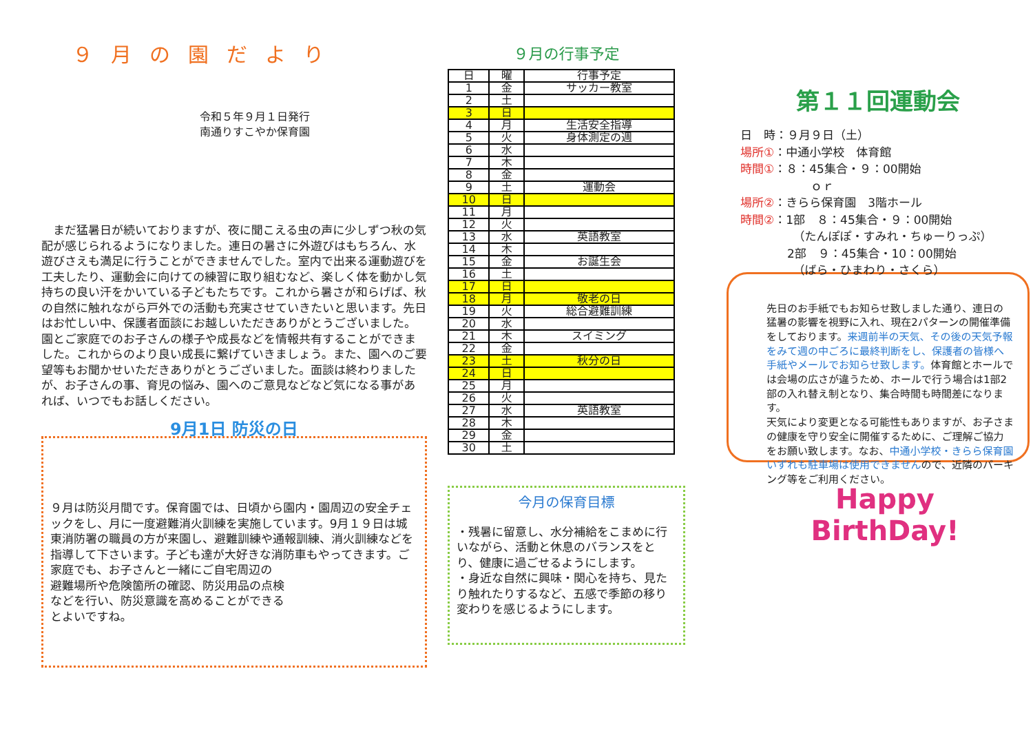９月の園だより
令和５年９月１日発行
南通りすこやか保育園
　まだ猛暑日が続いておりますが、夜に聞こえる虫の声に少しずつ秋の気配が感じられるようになりました。連日の暑さに外遊びはもちろん、水遊びさえも満足に行うことができませんでした。室内で出来る運動遊びを工夫したり、運動会に向けての練習に取り組むなど、楽しく体を動かし気持ちの良い汗をかいている子どもたちです。これから暑さが和らげば、秋の自然に触れながら戸外での活動も充実させていきたいと思います。先日はお忙しい中、保護者面談にお越しいただきありがとうございました。園とご家庭でのお子さんの様子や成長などを情報共有することができました。これからのより良い成長に繋げていきましょう。また、園へのご要望等もお聞かせいただきありがとうございました。面談は終わりましたが、お子さんの事、育児の悩み、園へのご意見などなど気になる事があれば、いつでもお話しください。
9月1日 防災の日
９月は防災月間です。保育園では、日頃から園内・園周辺の安全チェックをし、月に一度避難消火訓練を実施しています。9月１９日は城東消防署の職員の方が来園し、避難訓練や通報訓練、消火訓練などを指導して下さいます。子ども達が大好きな消防車もやってきます。ご家庭でも、お子さんと一緒にご自宅周辺の
避難場所や危険箇所の確認、防災用品の点検
などを行い、防災意識を高めることができる
とよいですね。
９月の行事予定
| 日 | 曜 | 行事予定 |
| --- | --- | --- |
| 1 | 金 | サッカー教室 |
| 2 | 土 | |
| 3 | 日 | |
| 4 | 月 | 生活安全指導 |
| 5 | 火 | 身体測定の週 |
| 6 | 水 | |
| 7 | 木 | |
| 8 | 金 | |
| 9 | 土 | 運動会 |
| 10 | 日 | |
| 11 | 月 | |
| 12 | 火 | |
| 13 | 水 | 英語教室 |
| 14 | 木 | |
| 15 | 金 | お誕生会 |
| 16 | 土 | |
| 17 | 日 | |
| 18 | 月 | 敬老の日 |
| 19 | 火 | 総合避難訓練 |
| 20 | 水 | |
| 21 | 木 | スイミング |
| 22 | 金 | |
| 23 | 土 | 秋分の日 |
| 24 | 日 | |
| 25 | 月 | |
| 26 | 火 | |
| 27 | 水 | 英語教室 |
| 28 | 木 | |
| 29 | 金 | |
| 30 | 土 | |
今月の保育目標
・残暑に留意し、水分補給をこまめに行いながら、活動と休息のバランスをとり、健康に過ごせるようにします。
・身近な自然に興味・関心を持ち、見たり触れたりするなど、五感で季節の移り変わりを感じるようにします。
第１１回運動会
日　時：９月９日（土）
場所①：中通小学校　体育館
時間①：８：45集合・９：00開始
　　　　　　ｏｒ
場所②：きらら保育園　3階ホール
時間②：1部　８：45集合・９：00開始
　　　　　（たんぽぽ・すみれ・ちゅーりっぷ）
　　　　2部　９：45集合・10：00開始
　　　　　（ばら・ひまわり・さくら）
先日のお手紙でもお知らせ致しました通り、連日の猛暑の影響を視野に入れ、現在2パターンの開催準備をしております。来週前半の天気、その後の天気予報をみて週の中ごろに最終判断をし、保護者の皆様へ手紙やメールでお知らせ致します。体育館とホールでは会場の広さが違うため、ホールで行う場合は1部2部の入れ替え制となり、集合時間も時間差になります。
天気により変更となる可能性もありますが、お子さまの健康を守り安全に開催するために、ご理解ご協力をお願い致します。なお、中通小学校・きらら保育園いずれも駐車場は使用できませんので、近隣のパーキング等をご利用ください。
Happy
BirthDay!